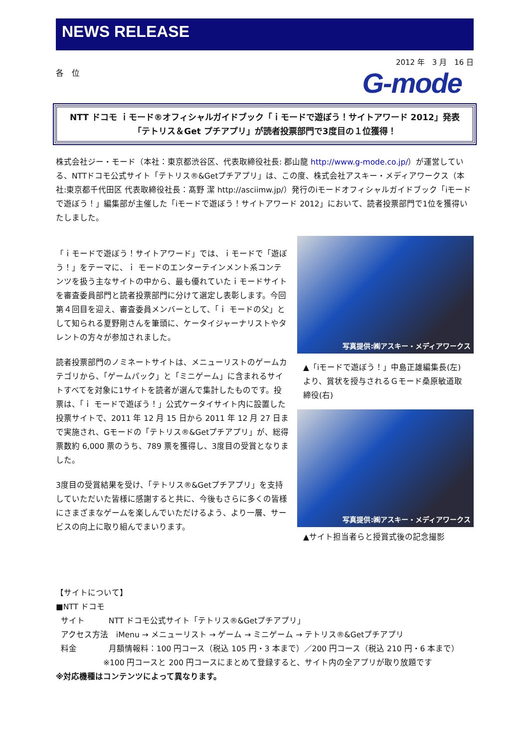NEWS RELEASE
2012 年　3 月　16 日
各　位
G-mode
NTT ドコモ ｉモード®オフィシャルガイドブック「ｉモードで遊ぼう！サイトアワード 2012」発表
「テトリス＆Get プチアプリ」が読者投票部門で3度目の１位獲得！
株式会社ジー・モード（本社：東京都渋谷区、代表取締役社長: 郡山龍 http://www.g-mode.co.jp/）が運営している、NTTドコモ公式サイト「テトリス®&Getプチアプリ」は、この度、株式会社アスキー・メディアワークス（本社:東京都千代田区 代表取締役社長：髙野 潔 http://asciimw.jp/）発行のiモードオフィシャルガイドブック「iモードで遊ぼう！」編集部が主催した「iモードで遊ぼう！サイトアワード 2012」において、読者投票部門で1位を獲得いたしました。
「ｉモードで遊ぼう！サイトアワード」では、ｉモードで「遊ぼう！」をテーマに、ｉ モードのエンターテインメント系コンテンツを扱う主なサイトの中から、最も優れていたｉモードサイトを審査委員部門と読者投票部門に分けて選定し表彰します。今回第４回目を迎え、審査委員メンバーとして、「ｉ モードの父」として知られる夏野剛さんを筆頭に、ケータイジャーナリストやタレントの方々が参加されました。
読者投票部門のノミネートサイトは、メニューリストのゲームカテゴリから、「ゲームパック」と「ミニゲーム」に含まれるサイトすべてを対象に1サイトを読者が選んで集計したものです。投票は、「ｉ モードで遊ぼう！」公式ケータイサイト内に設置した投票サイトで、2011 年 12 月 15 日から 2011 年 12 月 27 日まで実施され、Gモードの「テトリス®&Getプチアプリ」が、総得票数約 6,000 票のうち、789 票を獲得し、3度目の受賞となりました。
3度目の受賞結果を受け、「テトリス®&Getプチアプリ」を支持していただいた皆様に感謝すると共に、今後もさらに多くの皆様にさまざまなゲームを楽しんでいただけるよう、より一層、サービスの向上に取り組んでまいります。
写真提供:㈱アスキー・メディアワークス
▲「iモードで遊ぼう！」中島正雄編集長(左)より、賞状を授与されるＧモード桑原敏道取締役(右)
写真提供:㈱アスキー・メディアワークス
▲サイト担当者らと授賞式後の記念撮影
【サイトについて】
■NTT ドコモ
サイト　　　NTT ドコモ公式サイト「テトリス®&Getプチアプリ」
アクセス方法　iMenu → メニューリスト → ゲーム → ミニゲーム → テトリス®&Getプチアプリ
料金　　　　月額情報料：100 円コース（税込 105 円・3 本まで）／200 円コース（税込 210 円・6 本まで）
※100 円コースと 200 円コースにまとめて登録すると、サイト内の全アプリが取り放題です
※対応機種はコンテンツによって異なります。